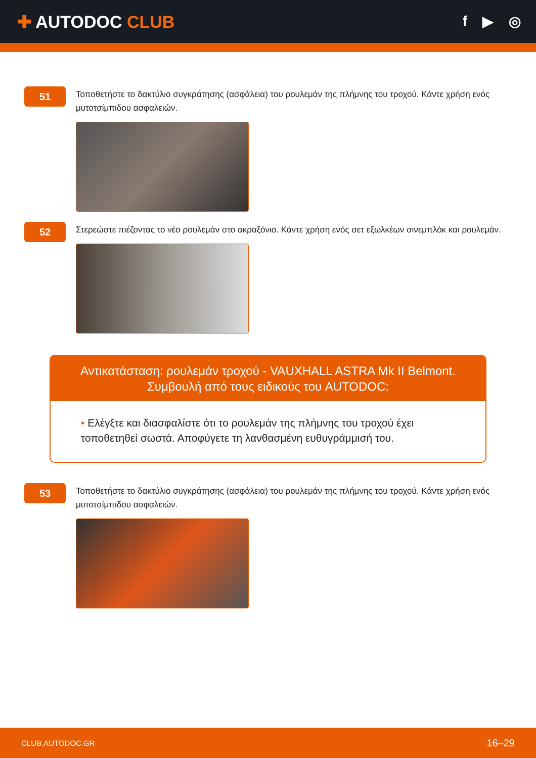✚ AUTODOC CLUB
f ▶ ◎
51
Τοποθετήστε το δακτύλιο συγκράτησης (ασφάλεια) του ρουλεμάν της πλήμνης του τροχού. Κάντε χρήση ενός μυτοτσίμπιδου ασφαλειών.
52
Στερεώστε πιέζοντας το νέο ρουλεμάν στο ακραξόνιο. Κάντε χρήση ενός σετ εξωλκέων σινεμπλόκ και ρουλεμάν.
Αντικατάσταση: ρουλεμάν τροχού - VAUXHALL ASTRA Mk II Belmont.
Συμβουλή από τους ειδικούς του AUTODOC:
• Ελέγξτε και διασφαλίστε ότι το ρουλεμάν της πλήμνης του τροχού έχει τοποθετηθεί σωστά. Αποφύγετε τη λανθασμένη ευθυγράμμισή του.
53
Τοποθετήστε το δακτύλιο συγκράτησης (ασφάλεια) του ρουλεμάν της πλήμνης του τροχού. Κάντε χρήση ενός μυτοτσίμπιδου ασφαλειών.
CLUB.AUTODOC.GR 16–29